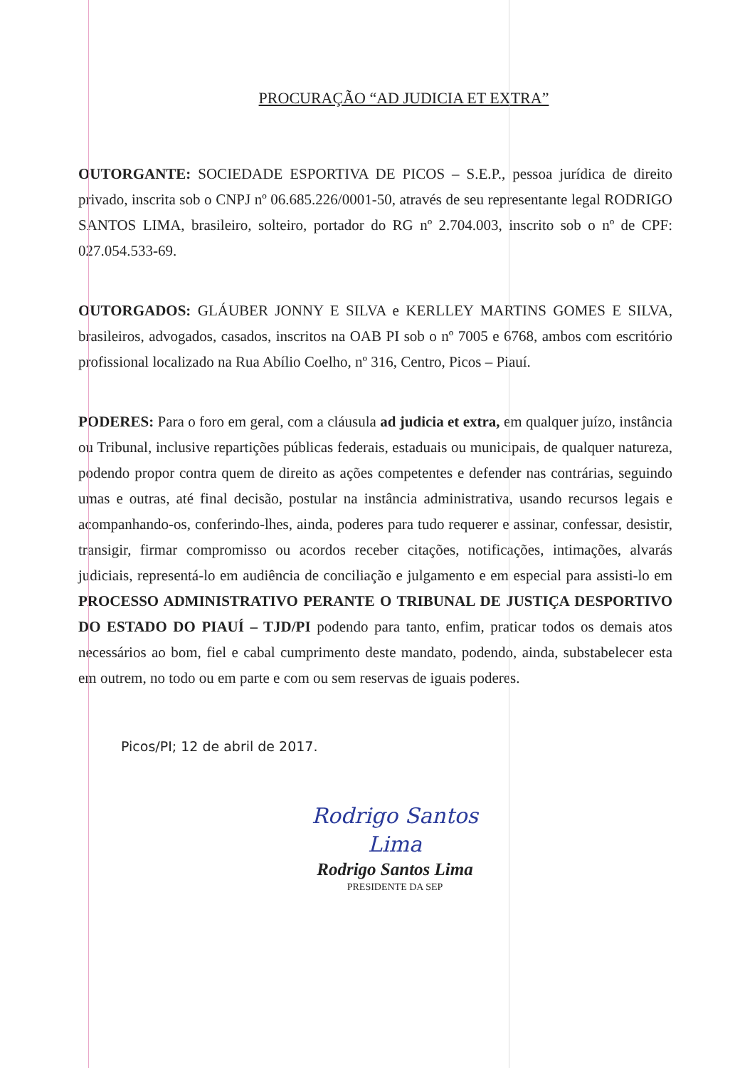PROCURAÇÃO “AD JUDICIA ET EXTRA”
OUTORGANTE: SOCIEDADE ESPORTIVA DE PICOS – S.E.P., pessoa jurídica de direito privado, inscrita sob o CNPJ nº 06.685.226/0001-50, através de seu representante legal RODRIGO SANTOS LIMA, brasileiro, solteiro, portador do RG nº 2.704.003, inscrito sob o nº de CPF: 027.054.533-69.
OUTORGADOS: GLÁUBER JONNY E SILVA e KERLLEY MARTINS GOMES E SILVA, brasileiros, advogados, casados, inscritos na OAB PI sob o nº 7005 e 6768, ambos com escritório profissional localizado na Rua Abílio Coelho, nº 316, Centro, Picos – Piauí.
PODERES: Para o foro em geral, com a cláusula ad judicia et extra, em qualquer juízo, instância ou Tribunal, inclusive repartições públicas federais, estaduais ou municipais, de qualquer natureza, podendo propor contra quem de direito as ações competentes e defender nas contrárias, seguindo umas e outras, até final decisão, postular na instância administrativa, usando recursos legais e acompanhando-os, conferindo-lhes, ainda, poderes para tudo requerer e assinar, confessar, desistir, transigir, firmar compromisso ou acordos receber citações, notificações, intimações, alvarás judiciais, representá-lo em audiência de conciliação e julgamento e em especial para assisti-lo em PROCESSO ADMINISTRATIVO PERANTE O TRIBUNAL DE JUSTIÇA DESPORTIVO DO ESTADO DO PIAUÍ – TJD/PI podendo para tanto, enfim, praticar todos os demais atos necessários ao bom, fiel e cabal cumprimento deste mandato, podendo, ainda, substabelecer esta em outrem, no todo ou em parte e com ou sem reservas de iguais poderes.
Picos/PI; 12 de abril de 2017.
Rodrigo Santos Lima
Rodrigo Santos Lima
PRESIDENTE DA SEP